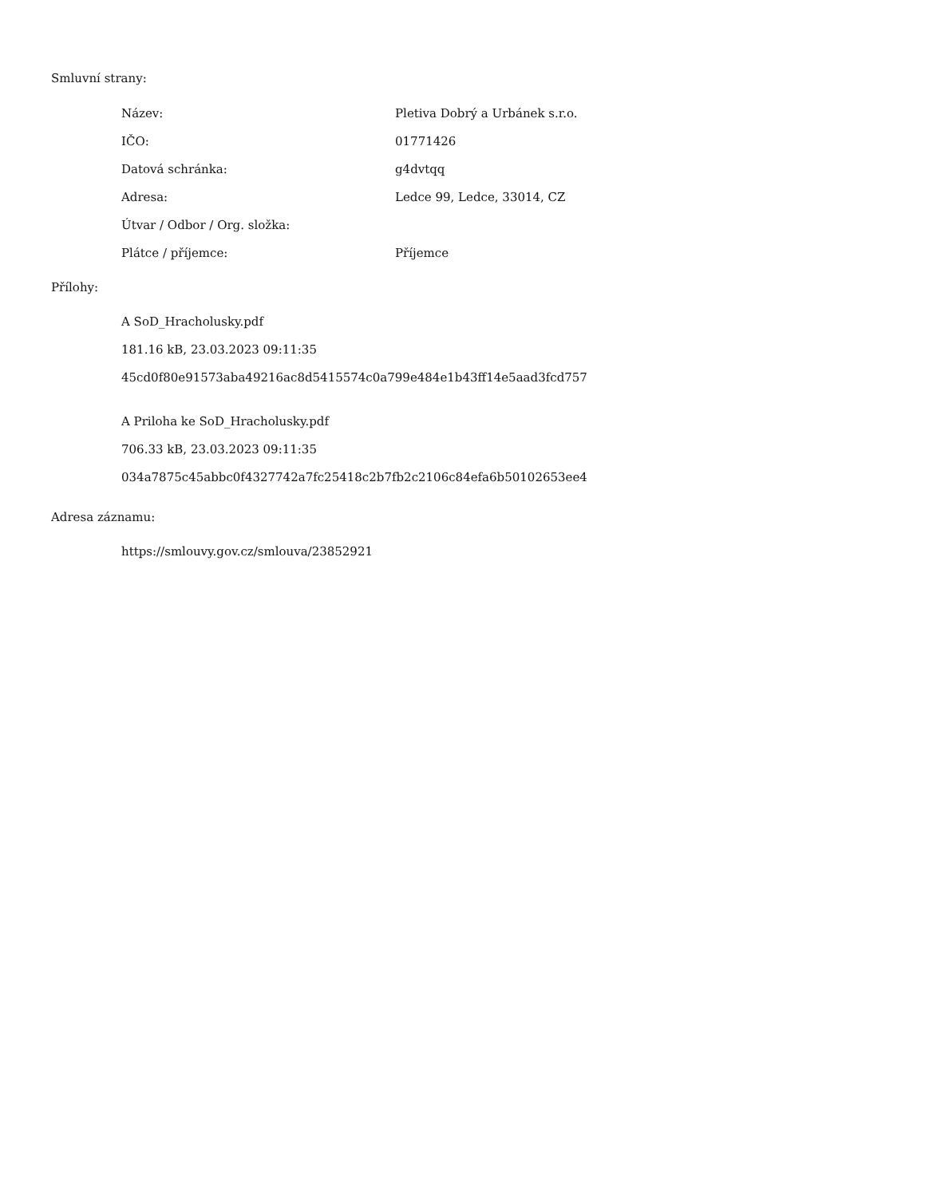Smluvní strany:
| Název: | Pletiva Dobrý a Urbánek s.r.o. |
| IČO: | 01771426 |
| Datová schránka: | g4dvtqq |
| Adresa: | Ledce 99, Ledce, 33014, CZ |
| Útvar / Odbor / Org. složka: | |
| Plátce / příjemce: | Příjemce |
Přílohy:
A SoD_Hracholusky.pdf
181.16 kB, 23.03.2023 09:11:35
45cd0f80e91573aba49216ac8d5415574c0a799e484e1b43ff14e5aad3fcd757
A Priloha ke SoD_Hracholusky.pdf
706.33 kB, 23.03.2023 09:11:35
034a7875c45abbc0f4327742a7fc25418c2b7fb2c2106c84efa6b50102653ee4
Adresa záznamu:
https://smlouvy.gov.cz/smlouva/23852921